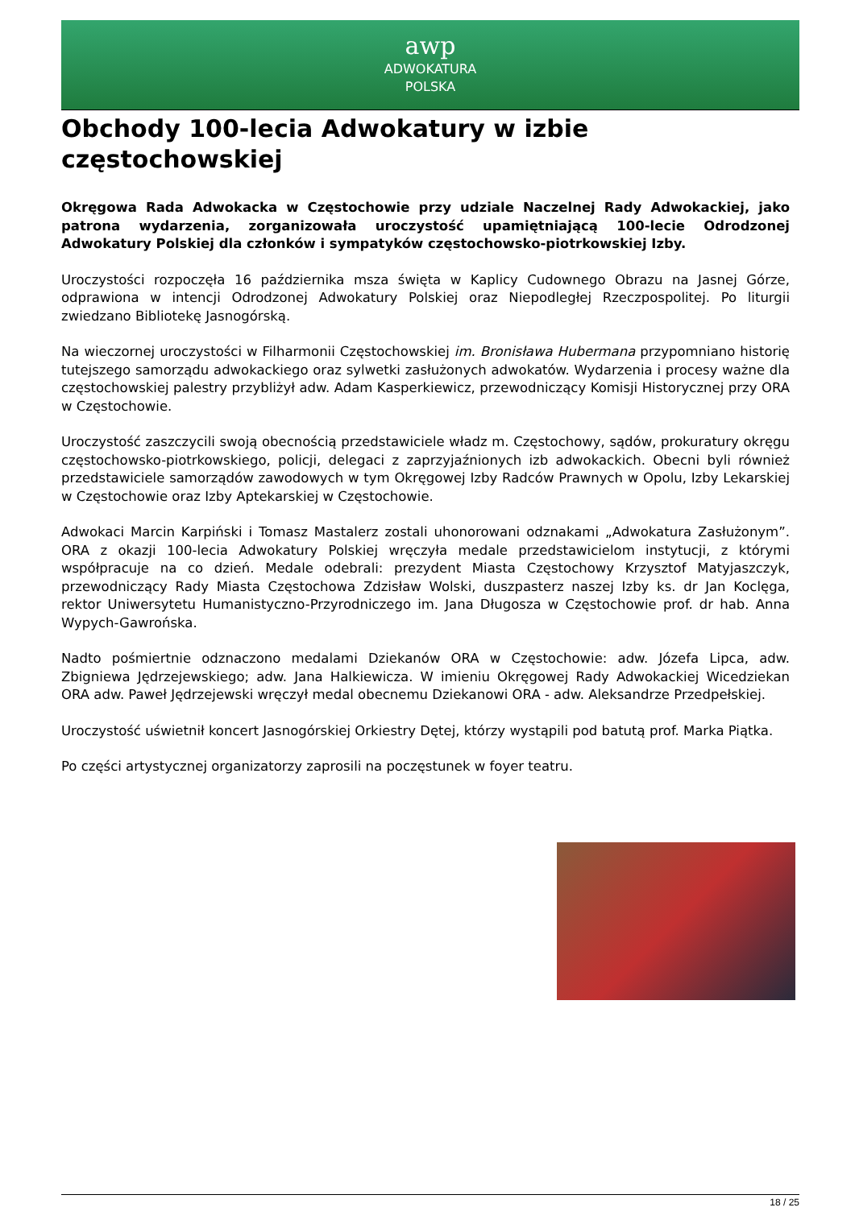awp
ADWOKATURA
POLSKA
Obchody 100-lecia Adwokatury w izbie częstochowskiej
Okręgowa Rada Adwokacka w Częstochowie przy udziale Naczelnej Rady Adwokackiej, jako patrona wydarzenia, zorganizowała uroczystość upamiętniającą 100-lecie Odrodzonej Adwokatury Polskiej dla członków i sympatyków częstochowsko-piotrkowskiej Izby.
Uroczystości rozpoczęła 16 października msza święta w Kaplicy Cudownego Obrazu na Jasnej Górze, odprawiona w intencji Odrodzonej Adwokatury Polskiej oraz Niepodległej Rzeczpospolitej. Po liturgii zwiedzano Bibliotekę Jasnogórską.
Na wieczornej uroczystości w Filharmonii Częstochowskiej im. Bronisława Hubermana przypomniano historię tutejszego samorządu adwokackiego oraz sylwetki zasłużonych adwokatów. Wydarzenia i procesy ważne dla częstochowskiej palestry przybliżył adw. Adam Kasperkiewicz, przewodniczący Komisji Historycznej przy ORA w Częstochowie.
Uroczystość zaszczycili swoją obecnością przedstawiciele władz m. Częstochowy, sądów, prokuratury okręgu częstochowsko-piotrkowskiego, policji, delegaci z zaprzyjaźnionych izb adwokackich. Obecni byli również przedstawiciele samorządów zawodowych w tym Okręgowej Izby Radców Prawnych w Opolu, Izby Lekarskiej w Częstochowie oraz Izby Aptekarskiej w Częstochowie.
Adwokaci Marcin Karpiński i Tomasz Mastalerz zostali uhonorowani odznakami „Adwokatura Zasłużonym”. ORA z okazji 100-lecia Adwokatury Polskiej wręczyła medale przedstawicielom instytucji, z którymi współpracuje na co dzień. Medale odebrali: prezydent Miasta Częstochowy Krzysztof Matyjaszczyk, przewodniczący Rady Miasta Częstochowa Zdzisław Wolski, duszpasterz naszej Izby ks. dr Jan Koclęga, rektor Uniwersytetu Humanistyczno-Przyrodniczego im. Jana Długosza w Częstochowie prof. dr hab. Anna Wypych-Gawrońska.
Nadto pośmiertnie odznaczono medalami Dziekanów ORA w Częstochowie: adw. Józefa Lipca, adw. Zbigniewa Jędrzejewskiego; adw. Jana Halkiewicza. W imieniu Okręgowej Rady Adwokackiej Wicedziekan ORA adw. Paweł Jędrzejewski wręczył medal obecnemu Dziekanowi ORA - adw. Aleksandrze Przedpełskiej.
Uroczystość uświetnił koncert Jasnogórskiej Orkiestry Dętej, którzy wystąpili pod batutą prof. Marka Piątka.
Po części artystycznej organizatorzy zaprosili na poczęstunek w foyer teatru.
18 / 25